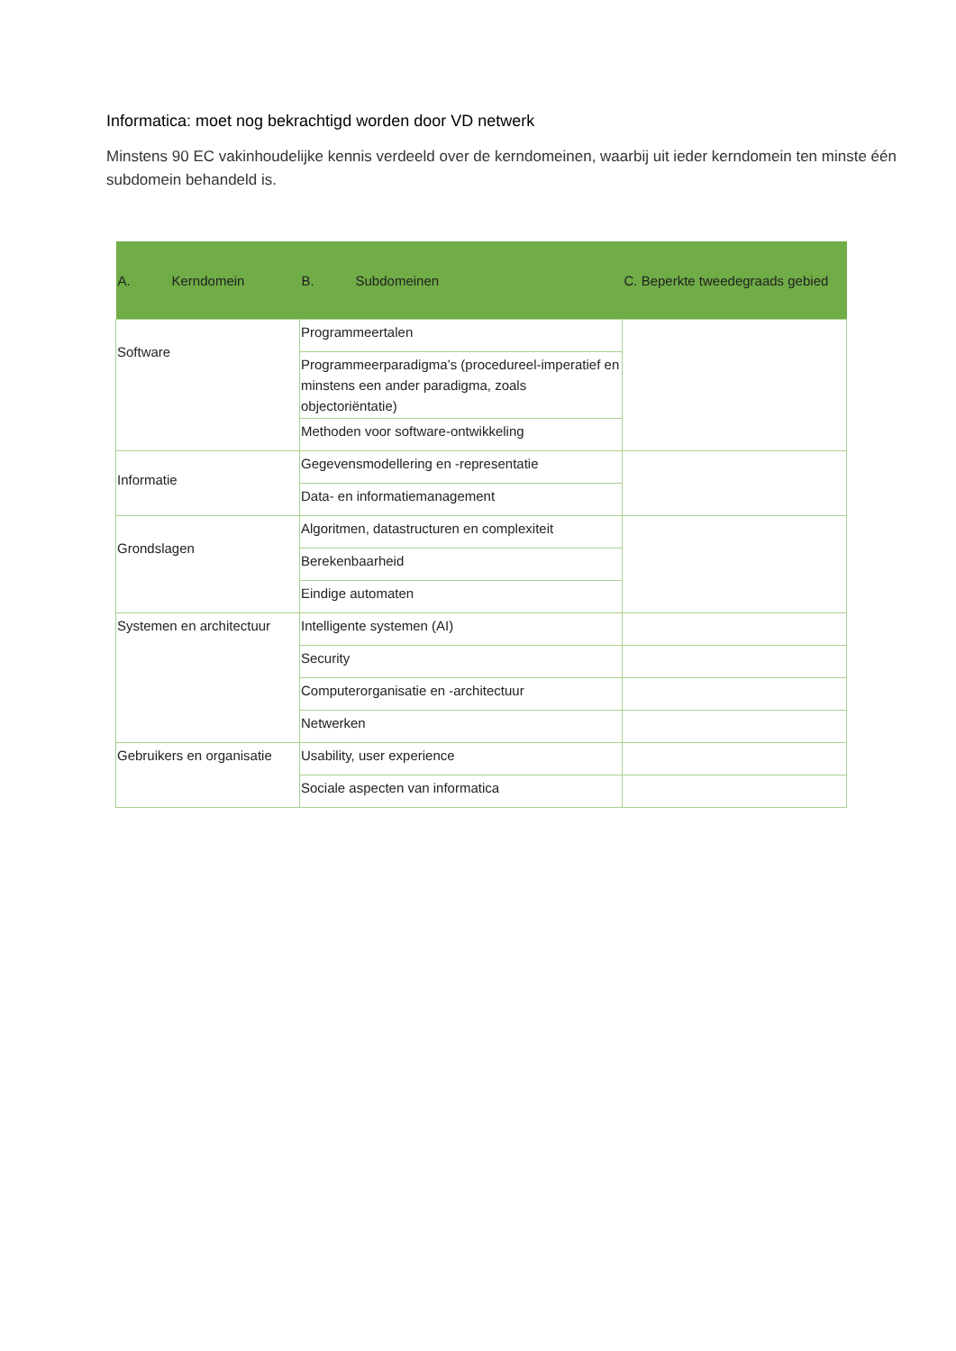Informatica: moet nog bekrachtigd worden door VD netwerk
Minstens 90 EC vakinhoudelijke kennis verdeeld over de kerndomeinen, waarbij uit ieder kerndomein ten minste één subdomein behandeld is.
| A. Kerndomein | B. Subdomeinen | C. Beperkte tweedegraads gebied |
| --- | --- | --- |
| Software | Programmeertalen | |
| | Programmeerparadigma’s (procedureel-imperatief en minstens een ander paradigma, zoals objectoriëntatie) | |
| | Methoden voor software-ontwikkeling | |
| Informatie | Gegevensmodellering en -representatie | |
| | Data- en informatiemanagement | |
| Grondslagen | Algoritmen, datastructuren en complexiteit | |
| | Berekenbaarheid | |
| | Eindige automaten | |
| Systemen en architectuur | Intelligente systemen (AI) | |
| | Security | |
| | Computerorganisatie en -architectuur | |
| | Netwerken | |
| Gebruikers en organisatie | Usability, user experience | |
| | Sociale aspecten van informatica | |